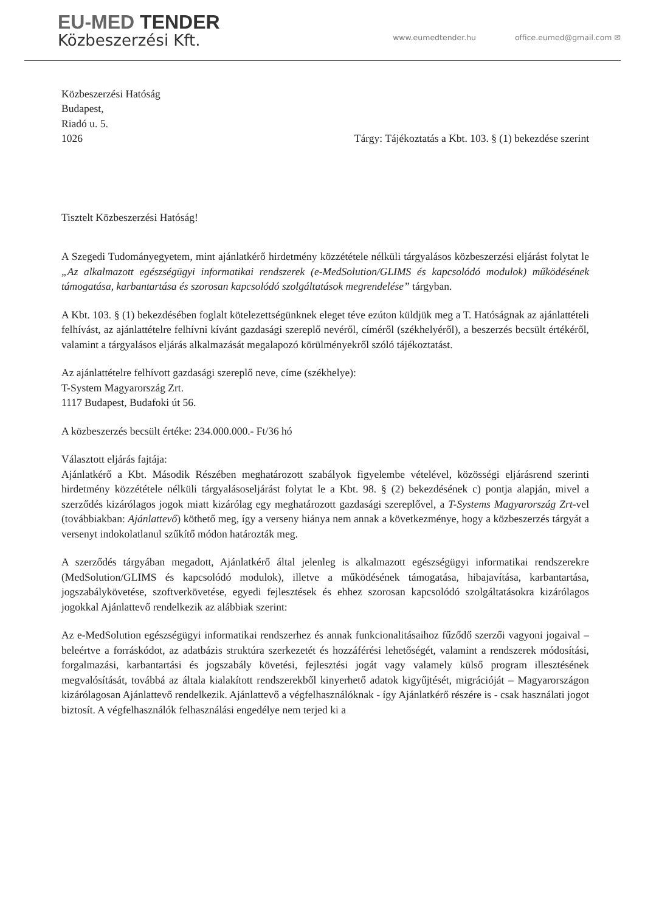EU-MED TENDER
Közbeszerzési Kft.
www.eumedtender.hu office.eumed@gmail.com ✉
Közbeszerzési Hatóság
Budapest,
Riadó u. 5.
1026 Tárgy: Tájékoztatás a Kbt. 103. § (1) bekezdése szerint
Tisztelt Közbeszerzési Hatóság!
A Szegedi Tudományegyetem, mint ajánlatkérő hirdetmény közzététele nélküli tárgyalásos közbeszerzési eljárást folytat le „Az alkalmazott egészségügyi informatikai rendszerek (e-MedSolution/GLIMS és kapcsolódó modulok) működésének támogatása, karbantartása és szorosan kapcsolódó szolgáltatások megrendelése” tárgyban.
A Kbt. 103. § (1) bekezdésében foglalt kötelezettségünknek eleget téve ezúton küldjük meg a T. Hatóságnak az ajánlattételi felhívást, az ajánlattételre felhívni kívánt gazdasági szereplő nevéről, címéről (székhelyéről), a beszerzés becsült értékéről, valamint a tárgyalásos eljárás alkalmazását megalapozó körülményekről szóló tájékoztatást.
Az ajánlattételre felhívott gazdasági szereplő neve, címe (székhelye):
T-System Magyarország Zrt.
1117 Budapest, Budafoki út 56.
A közbeszerzés becsült értéke: 234.000.000.- Ft/36 hó
Választott eljárás fajtája:
Ajánlatkérő a Kbt. Második Részében meghatározott szabályok figyelembe vételével, közösségi eljárásrend szerinti hirdetmény közzététele nélküli tárgyalásoseljárást folytat le a Kbt. 98. § (2) bekezdésének c) pontja alapján, mivel a szerződés kizárólagos jogok miatt kizárólag egy meghatározott gazdasági szereplővel, a T-Systems Magyarország Zrt-vel (továbbiakban: Ajánlattevő) köthető meg, így a verseny hiánya nem annak a következménye, hogy a közbeszerzés tárgyát a versenyt indokolatlanul szűkítő módon határozták meg.
A szerződés tárgyában megadott, Ajánlatkérő által jelenleg is alkalmazott egészségügyi informatikai rendszerekre (MedSolution/GLIMS és kapcsolódó modulok), illetve a működésének támogatása, hibajavítása, karbantartása, jogszabálykövetése, szoftverkövetése, egyedi fejlesztések és ehhez szorosan kapcsolódó szolgáltatásokra kizárólagos jogokkal Ajánlattevő rendelkezik az alábbiak szerint:
Az e-MedSolution egészségügyi informatikai rendszerhez és annak funkcionalitásaihoz fűződő szerzői vagyoni jogaival – beleértve a forráskódot, az adatbázis struktúra szerkezetét és hozzáférési lehetőségét, valamint a rendszerek módosítási, forgalmazási, karbantartási és jogszabály követési, fejlesztési jogát vagy valamely külső program illesztésének megvalósítását, továbbá az általa kialakított rendszerekből kinyerhető adatok kigyűjtését, migrációját – Magyarországon kizárólagosan Ajánlattevő rendelkezik. Ajánlattevő a végfelhasználóknak - így Ajánlatkérő részére is - csak használati jogot biztosít. A végfelhasználók felhasználási engedélye nem terjed ki a